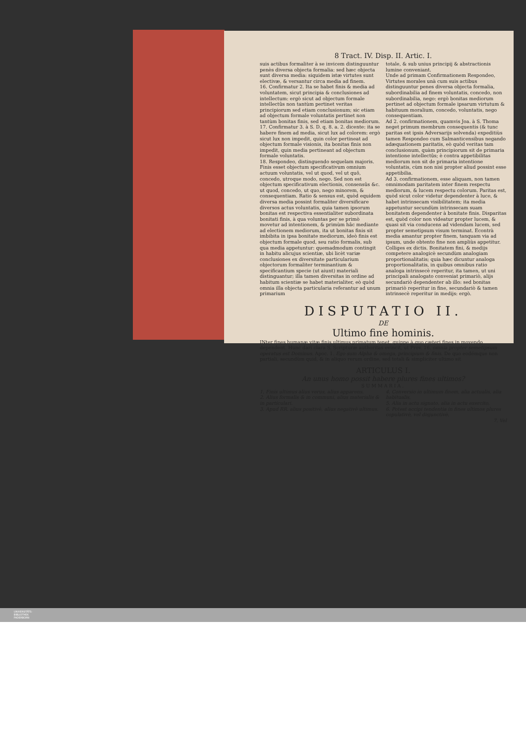8 Tract. IV. Disp. II. Artic. I.
suis actibus formaliter à se invicem distinguuntur penès diversa objecta formalia: sed hæc objecta sunt diversa media: siquidem istæ virtutes sunt electivæ, & versantur circa media ad finem.
16. Confirmatur 2. Ita se habet finis & media ad voluntatem, sicut principia & conclusiones ad intellectum: ergò sicut ad objectum formale intellectûs non tantùm pertinet veritas principiorum sed etiam conclusionum; sic etiam ad objectum formale voluntatis pertinet non tantùm bonitas finis, sed etiam bonitas mediorum.
17. Confirmatur 3. à S. D. q. 8. a. 2. dicente: ita se habere finem ad media, sicut lux ad colorem: ergò sicut lux non impedit, quin color pertineat ad objectum formale visionis, ita bonitas finis non impedit, quin media pertineant ad objectum formale voluntatis.
18. Respondeo, distinguendo sequelam majoris. Finis esset objectum specificativum omnium actuum voluntatis, vel ut quod, vel ut quô, concedo, utroque modo, nego. Sed non est objectum specificativum electionis, consensûs &c. ut quod, concedo, ut quo, nego minorem, & consequentiam. Ratio & sensus est, quòd equidem diversa media possint formaliter diversificare diversos actus voluntatis, quia tamen ipsorum bonitas est respectiva essentialiter subordinata bonitati finis, à qua voluntas per se primò movetur ad intentionem, & primùm hâc mediante ad electionem mediorum, ita ut bonitas finis sit imbibita in ipsa bonitate mediorum, ideò finis est objectum formale quod, seu ratio formalis, sub qua media appetuntur: quemadmodum contingit in habitu alicujus scientiæ, ubi licèt variæ conclusiones ex diversitate particularium objectorum formaliter terminantium & specificantium specie (ut aiunt) materiali distinguantur; illa tamen diversitas in ordine ad habitum scientiæ se habet materialiter, eò quòd omnia illa objecta particularia referantur ad unum primarium
totale, & sub unius principij & abstractionis lumine conveniant.
Unde ad primam Confirmationem Respondeo, Virtutes morales unà cum suis actibus distinguuntur penes diversa objecta formalia, subordinabilia ad finem voluntatis, concedo, non subordinabilia, nego: ergò bonitas mediorum pertinet ad objectum formale ipsarum virtutum & habituum moralium, concedo, voluntatis, nego consequentiam.
Ad 2. confirmationem, quamvis Joa. à S. Thoma neget primum membrum consequentis (& tunc paritas est ipsis Adversarijs solvenda) expeditiùs tamen Respondeo cum Salmanticensibus negando adæquationem paritatis, eò quòd veritas tam conclusionum, quàm principiorum sit de primaria intentione intellectûs; è contra appetibilitas mediorum non sit de primaria intentione voluntatis, cùm non nisi propter aliud possint esse appetibilia.
Ad 3. confirmationem, esse aliquam, non tamen omnimodam paritatem inter finem respectu mediorum, & lucem respectu colorum. Paritas est, quòd sicut color videtur dependenter à luce, & habet intrinsecam visibilitatem; ita media appetuntur secundùm intrinsecam suam bonitatem dependenter à bonitate finis. Disparitas est, quòd color non videatur propter lucem, & quasi sit via conducens ad videndam lucem, sed propter semetipsum visum terminat. Econtrà media amantur propter finem, tanquam via ad ipsum, unde obtento fine non ampliùs appetitur.
Colliges ex dictis. Bonitatem fini, & medijs competere analogicè secundùm analogiam proportionalitatis; quia hæc dicuntur analoga proportionalitatis, in quibus omnibus ratio analoga intrinsecè reperitur, ita tamen, ut uni principali analogato conveniat primariò, alijs secundariò dependenter ab illo: sed bonitas primariò reperitur in fine, secundariò & tamen intrinsecè reperitur in medijs: ergò.
DISPUTATIO II.
DE
Ultimo fine hominis.
INter fines humanæ vitæ finis ultimus primatum tenet, quippe à quo cæteri fines in movendo dependent. Hunc dari clara S. Scripturæ authoritas evincit, ut Prov. 16. omnia propter semetipsum operatus est Dominus. Apoc. 1. Ego sum Alpha & omega, principium & finis. De quo eodémque non partiali, secundùm quid, & in aliquo rerum ordine, sed totali & simpliciter ultimo sit
ARTICULUS I.
An unus homo possit habere plures fines ultimos?
SUMMARIA.
1. Finis ultimus alius verus, alius apparens.
2. Alius formalis & in communi, alius materialis & in particulari.
3. Apud RR. alius positivè, alius negativè ultimus.
4. Conversio in ultimum finem, alia actualis, alia habitualis.
5. Alia in actu signato, alia in actu exercito.
6. Potest accipi tendentia in fines ultimos plures copulativè, vel disjunctivè.
7. Vel
UNIVERSITÄTS-
BIBLIOTHEK
PADERBORN